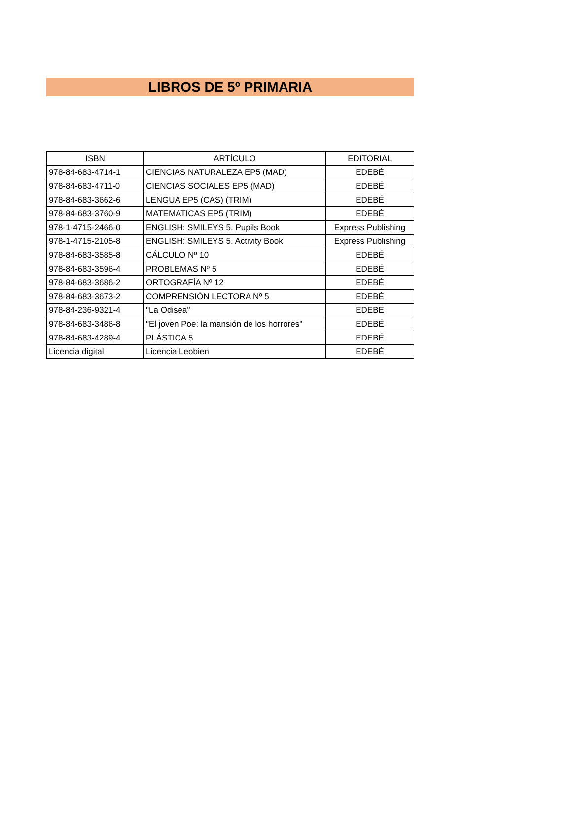LIBROS DE 5º PRIMARIA
| ISBN | ARTÍCULO | EDITORIAL |
| --- | --- | --- |
| 978-84-683-4714-1 | CIENCIAS NATURALEZA EP5 (MAD) | EDEBÉ |
| 978-84-683-4711-0 | CIENCIAS SOCIALES EP5 (MAD) | EDEBÉ |
| 978-84-683-3662-6 | LENGUA EP5 (CAS) (TRIM) | EDEBÉ |
| 978-84-683-3760-9 | MATEMATICAS EP5 (TRIM) | EDEBÉ |
| 978-1-4715-2466-0 | ENGLISH: SMILEYS 5. Pupils Book | Express Publishing |
| 978-1-4715-2105-8 | ENGLISH: SMILEYS 5. Activity Book | Express Publishing |
| 978-84-683-3585-8 | CÁLCULO Nº 10 | EDEBÉ |
| 978-84-683-3596-4 | PROBLEMAS Nº 5 | EDEBÉ |
| 978-84-683-3686-2 | ORTOGRAFÍA Nº 12 | EDEBÉ |
| 978-84-683-3673-2 | COMPRENSIÓN LECTORA Nº 5 | EDEBÉ |
| 978-84-236-9321-4 | "La Odisea" | EDEBÉ |
| 978-84-683-3486-8 | "El joven Poe: la mansión de los horrores" | EDEBÉ |
| 978-84-683-4289-4 | PLÁSTICA 5 | EDEBÉ |
| Licencia digital | Licencia Leobien | EDEBÉ |